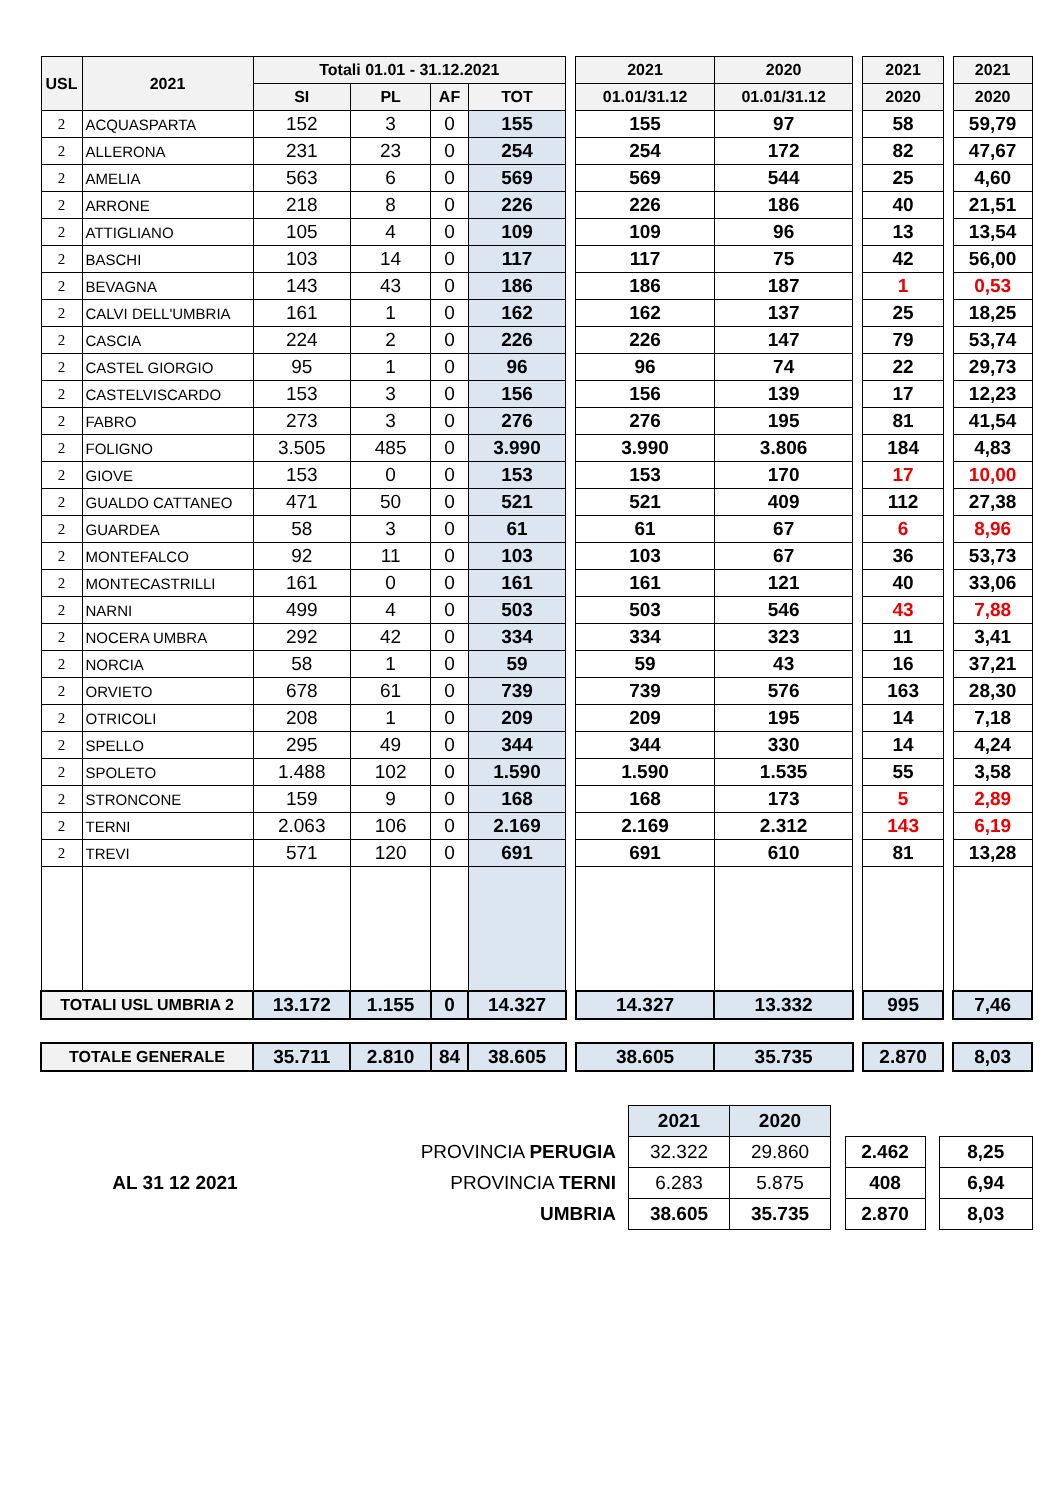| USL | 2021 | Totali 01.01 - 31.12.2021 | | | | | 2021 | 2020 | | 2021 | | 2021 |
| | | SI | PL | AF | TOT | | 01.01/31.12 | 01.01/31.12 | | 2020 | | 2020 |
| 2 | ACQUASPARTA | 152 | 3 | 0 | 155 | | 155 | 97 | | 58 | | 59,79 |
| 2 | ALLERONA | 231 | 23 | 0 | 254 | | 254 | 172 | | 82 | | 47,67 |
| 2 | AMELIA | 563 | 6 | 0 | 569 | | 569 | 544 | | 25 | | 4,60 |
| 2 | ARRONE | 218 | 8 | 0 | 226 | | 226 | 186 | | 40 | | 21,51 |
| 2 | ATTIGLIANO | 105 | 4 | 0 | 109 | | 109 | 96 | | 13 | | 13,54 |
| 2 | BASCHI | 103 | 14 | 0 | 117 | | 117 | 75 | | 42 | | 56,00 |
| 2 | BEVAGNA | 143 | 43 | 0 | 186 | | 186 | 187 | | 1 | | 0,53 |
| 2 | CALVI DELL'UMBRIA | 161 | 1 | 0 | 162 | | 162 | 137 | | 25 | | 18,25 |
| 2 | CASCIA | 224 | 2 | 0 | 226 | | 226 | 147 | | 79 | | 53,74 |
| 2 | CASTEL GIORGIO | 95 | 1 | 0 | 96 | | 96 | 74 | | 22 | | 29,73 |
| 2 | CASTELVISCARDO | 153 | 3 | 0 | 156 | | 156 | 139 | | 17 | | 12,23 |
| 2 | FABRO | 273 | 3 | 0 | 276 | | 276 | 195 | | 81 | | 41,54 |
| 2 | FOLIGNO | 3.505 | 485 | 0 | 3.990 | | 3.990 | 3.806 | | 184 | | 4,83 |
| 2 | GIOVE | 153 | 0 | 0 | 153 | | 153 | 170 | | 17 | | 10,00 |
| 2 | GUALDO CATTANEO | 471 | 50 | 0 | 521 | | 521 | 409 | | 112 | | 27,38 |
| 2 | GUARDEA | 58 | 3 | 0 | 61 | | 61 | 67 | | 6 | | 8,96 |
| 2 | MONTEFALCO | 92 | 11 | 0 | 103 | | 103 | 67 | | 36 | | 53,73 |
| 2 | MONTECASTRILLI | 161 | 0 | 0 | 161 | | 161 | 121 | | 40 | | 33,06 |
| 2 | NARNI | 499 | 4 | 0 | 503 | | 503 | 546 | | 43 | | 7,88 |
| 2 | NOCERA UMBRA | 292 | 42 | 0 | 334 | | 334 | 323 | | 11 | | 3,41 |
| 2 | NORCIA | 58 | 1 | 0 | 59 | | 59 | 43 | | 16 | | 37,21 |
| 2 | ORVIETO | 678 | 61 | 0 | 739 | | 739 | 576 | | 163 | | 28,30 |
| 2 | OTRICOLI | 208 | 1 | 0 | 209 | | 209 | 195 | | 14 | | 7,18 |
| 2 | SPELLO | 295 | 49 | 0 | 344 | | 344 | 330 | | 14 | | 4,24 |
| 2 | SPOLETO | 1.488 | 102 | 0 | 1.590 | | 1.590 | 1.535 | | 55 | | 3,58 |
| 2 | STRONCONE | 159 | 9 | 0 | 168 | | 168 | 173 | | 5 | | 2,89 |
| 2 | TERNI | 2.063 | 106 | 0 | 2.169 | | 2.169 | 2.312 | | 143 | | 6,19 |
| 2 | TREVI | 571 | 120 | 0 | 691 | | 691 | 610 | | 81 | | 13,28 |
| TOTALI USL UMBRIA 2 | | 13.172 | 1.155 | 0 | 14.327 | | 14.327 | 13.332 | | 995 | | 7,46 |
| TOTALE GENERALE | | 35.711 | 2.810 | 84 | 38.605 | | 38.605 | 35.735 | | 2.870 | | 8,03 |
| | | 2021 | 2020 | | | | |
| AL 31 12 2021 | PROVINCIA PERUGIA | 32.322 | 29.860 | | 2.462 | | 8,25 |
| | PROVINCIA TERNI | 6.283 | 5.875 | | 408 | | 6,94 |
| | UMBRIA | 38.605 | 35.735 | | 2.870 | | 8,03 |